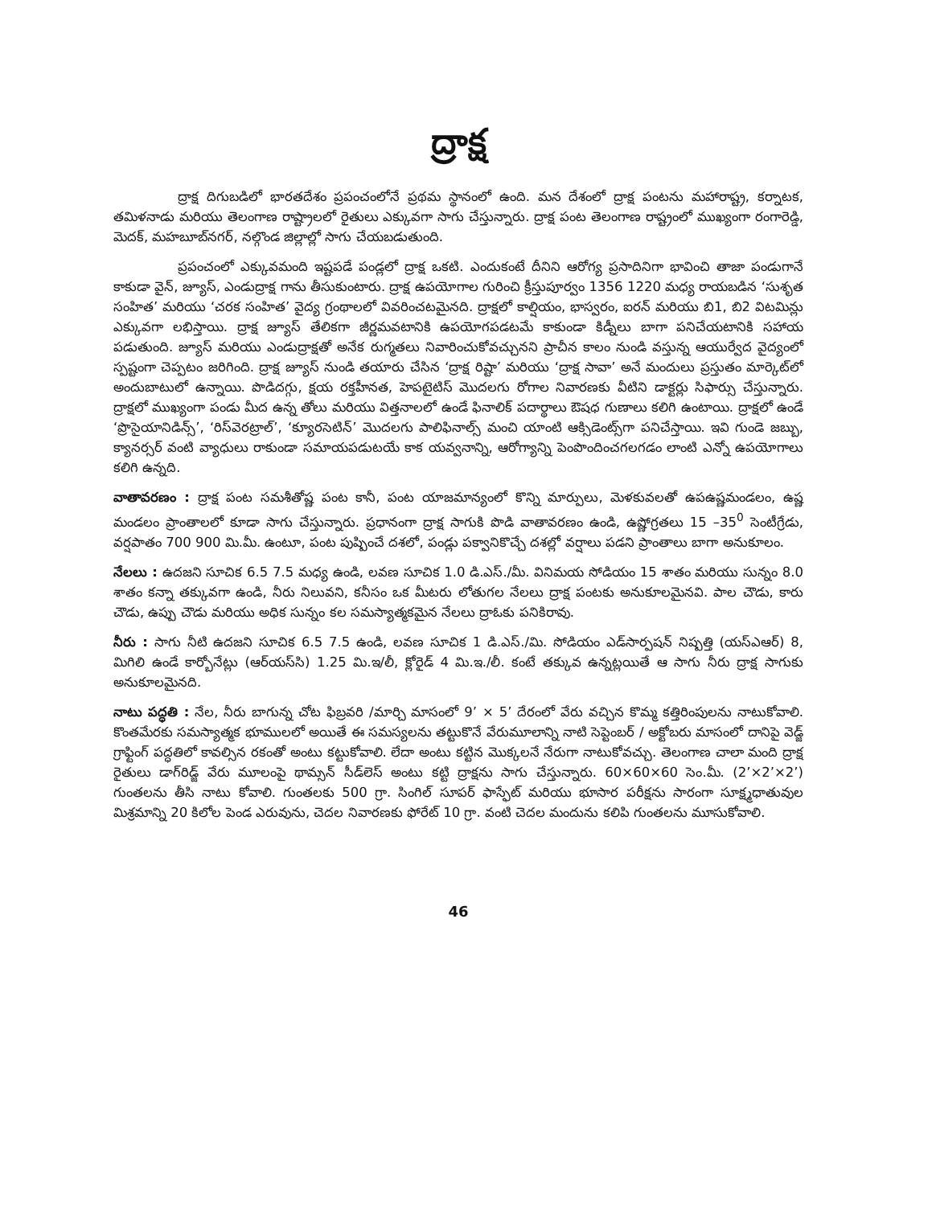ద్రాక్ష
ద్రాక్ష దిగుబడిలో భారతదేశం ప్రపంచంలోనే ప్రథమ స్థానంలో ఉంది. మన దేశంలో ద్రాక్ష పంటను మహారాష్ట్ర, కర్నాటక, తమిళనాడు మరియు తెలంగాణ రాష్ట్రాలలో రైతులు ఎక్కువగా సాగు చేస్తున్నారు. ద్రాక్ష పంట తెలంగాణ రాష్ట్రంలో ముఖ్యంగా రంగారెడ్డి, మెదక్, మహబూబ్‌నగర్, నల్గొండ జిల్లాల్లో సాగు చేయబడుతుంది.
ప్రపంచంలో ఎక్కువమంది ఇష్టపడే పండ్లలో ద్రాక్ష ఒకటి. ఎందుకంటే దీనిని ఆరోగ్య ప్రసాదినిగా భావించి తాజా పండుగానే కాకుడా వైన్, జ్యూస్, ఎండుద్రాక్ష గాను తీసుకుంటారు. ద్రాక్ష ఉపయోగాల గురించి క్రీస్తుపూర్వం 1356 1220 మధ్య రాయబడిన ‘సుశృత సంహిత’ మరియు ‘చరక సంహిత’ వైద్య గ్రంథాలలో వివరించటమైనది. ద్రాక్షలో కాల్షియం, భాస్వరం, ఐరన్ మరియు బి1, బి2 విటమిన్లు ఎక్కువగా లభిస్తాయి. ద్రాక్ష జ్యూస్ తేలికగా జీర్ణమవటానికి ఉపయోగపడటమే కాకుండా కిడ్నీలు బాగా పనిచేయటానికి సహాయ పడుతుంది. జ్యూస్ మరియు ఎండుద్రాక్షతో అనేక రుగ్మతలు నివారించుకోవచ్చునని ప్రాచీన కాలం నుండి వస్తున్న ఆయుర్వేద వైద్యంలో స్పష్టంగా చెప్పటం జరిగింది. ద్రాక్ష జ్యూస్ నుండి తయారు చేసిన ‘ద్రాక్ష రిష్టా’ మరియు ‘ద్రాక్ష సావా’ అనే మందులు ప్రస్తుతం మార్కెట్‌లో అందుబాటులో ఉన్నాయి. పొడిదగ్గు, క్షయ రక్తహీనత, హెపటైటిస్ మొదలగు రోగాల నివారణకు వీటిని డాక్టర్లు సిఫార్సు చేస్తున్నారు. ద్రాక్షలో ముఖ్యంగా పండు మీద ఉన్న తోలు మరియు విత్తనాలలో ఉండే ఫినాలిక్ పదార్థాలు ఔషధ గుణాలు కలిగి ఉంటాయి. ద్రాక్షలో ఉండే ‘ప్రొసైయానిడిన్స్’, ‘రిస్‌వెరట్రాల్’, ‘క్యూరసెటిన్’ మొదలగు పాలిఫినాల్స్ మంచి యాంటి ఆక్సిడెంట్స్‌గా పనిచేస్తాయి. ఇవి గుండె జబ్బు, క్యానర్సర్ వంటి వ్యాధులు రాకుండా సమాయపడుటయే కాక యవ్వనాన్ని, ఆరోగ్యాన్ని పెంపొందించగలగడం లాంటి ఎన్నో ఉపయోగాలు కలిగి ఉన్నది.
వాతావరణం : ద్రాక్ష పంట సమశీతోష్ణ పంట కానీ, పంట యాజమాన్యంలో కొన్ని మార్పులు, మెళకువలతో ఉపఉష్ణమండలం, ఉష్ణ మండలం ప్రాంతాలలో కూడా సాగు చేస్తున్నారు. ప్రధానంగా ద్రాక్ష సాగుకి పొడి వాతావరణం ఉండి, ఉష్ణోగ్రతలు 15 –35<sup>0</sup> సెంటీగ్రేడు, వర్షపాతం 700 900 మి.మీ. ఉంటూ, పంట పుష్పించే దశలో, పండ్లు పక్వానికొచ్చే దశల్లో వర్షాలు పడని ప్రాంతాలు బాగా అనుకూలం.
నేలలు : ఉదజని సూచిక 6.5 7.5 మధ్య ఉండి, లవణ సూచిక 1.0 డి.ఎస్./మీ. వినిమయ సోడియం 15 శాతం మరియు సున్నం 8.0 శాతం కన్నా తక్కువగా ఉండి, నీరు నిలువని, కనీసం ఒక మీటరు లోతుగల నేలలు ద్రాక్ష పంటకు అనుకూలమైనవి. పాల చౌడు, కారు చౌడు, ఉప్పు చౌడు మరియు అధిక సున్నం కల సమస్యాత్మకమైన నేలలు ద్రాఓకు పనికిరావు.
నీరు : సాగు నీటి ఉదజని సూచిక 6.5 7.5 ఉండి, లవణ సూచిక 1 డి.ఎస్./మి. సోడియం ఎడ్‌సార్పషన్ నిష్పత్తి (యస్ఎఆర్) 8, మిగిలి ఉండే కార్బోనేట్లు (ఆర్‌యస్‌సి) 1.25 మి.ఇ/లీ, క్లోరైడ్ 4 మి.ఇ./లీ. కంటే తక్కువ ఉన్నట్లయితే ఆ సాగు నీరు ద్రాక్ష సాగుకు అనుకూలమైనది.
నాటు పద్ధతి : నేల, నీరు బాగున్న చోట ఫిబ్రవరి /మార్చి మాసంలో 9’ × 5’ దేరంలో వేరు వచ్చిన కొమ్మ కత్తిరింపులను నాటుకోవాలి. కొంతమేరకు సమస్యాత్మక భూములలో అయితే ఈ సమస్యలను తట్టుకొనే వేరుమూలాన్ని నాటి సెప్టెంబర్ / అక్టోబరు మాసంలో దానిపై వెడ్జ్ గ్రాఫ్టింగ్ పద్ధతిలో కావల్సిన రకంతో అంటు కట్టుకోవాలి. లేదా అంటు కట్టిన మొక్కలనే నేరుగా నాటుకోవచ్చు. తెలంగాణ చాలా మంది ద్రాక్ష రైతులు డాగ్‌రిడ్జ్ వేరు మూలంపై థామ్సన్ సీడ్‌లెస్ అంటు కట్టి ద్రాక్షను సాగు చేస్తున్నారు. 60×60×60 సెం.మీ. (2’×2’×2’) గుంతలను తీసి నాటు కోవాలి. గుంతలకు 500 గ్రా. సింగిల్ సూపర్ ఫాస్ఫేట్ మరియు భూసార పరీక్షను సారంగా సూక్ష్మధాతువుల మిశ్రమాన్ని 20 కిలోల పెండ ఎరువును, చెదల నివారణకు ఫోరేట్ 10 గ్రా. వంటి చెదల మందును కలిపి గుంతలను మూసుకోవాలి.
46